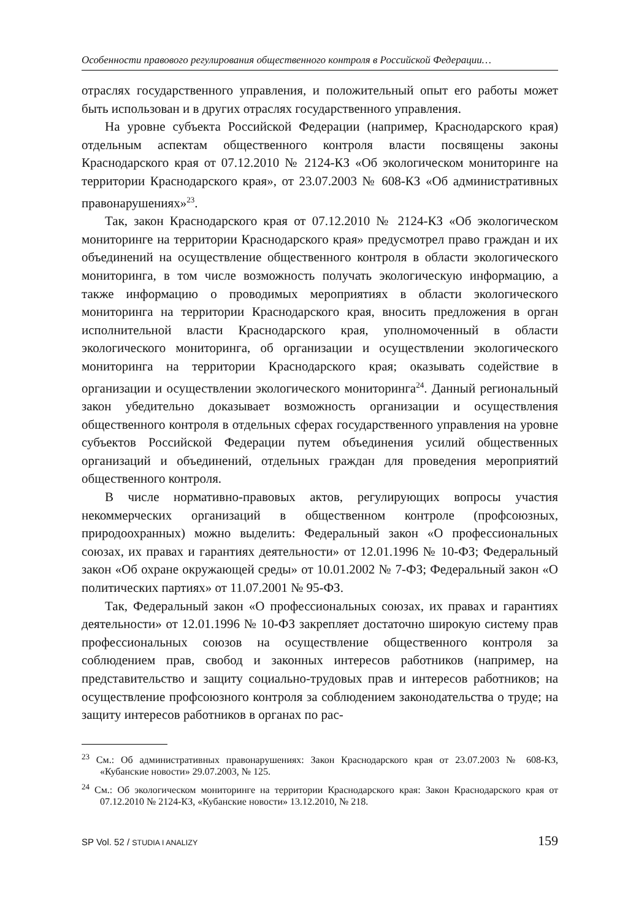Особенности правового регулирования общественного контроля в Российской Федерации…
отраслях государственного управления, и положительный опыт его работы может быть использован и в других отраслях государственного управления.
На уровне субъекта Российской Федерации (например, Краснодарского края) отдельным аспектам общественного контроля власти посвящены законы Краснодарского края от 07.12.2010 № 2124-КЗ «Об экологическом мониторинге на территории Краснодарского края», от 23.07.2003 № 608-КЗ «Об административных правонарушениях»<sup>23</sup>.
Так, закон Краснодарского края от 07.12.2010 № 2124-КЗ «Об экологическом мониторинге на территории Краснодарского края» предусмотрел право граждан и их объединений на осуществление общественного контроля в области экологического мониторинга, в том числе возможность получать экологическую информацию, а также информацию о проводимых мероприятиях в области экологического мониторинга на территории Краснодарского края, вносить предложения в орган исполнительной власти Краснодарского края, уполномоченный в области экологического мониторинга, об организации и осуществлении экологического мониторинга на территории Краснодарского края; оказывать содействие в организации и осуществлении экологического мониторинга<sup>24</sup>. Данный региональный закон убедительно доказывает возможность организации и осуществления общественного контроля в отдельных сферах государственного управления на уровне субъектов Российской Федерации путем объединения усилий общественных организаций и объединений, отдельных граждан для проведения мероприятий общественного контроля.
В числе нормативно-правовых актов, регулирующих вопросы участия некоммерческих организаций в общественном контроле (профсоюзных, природоохранных) можно выделить: Федеральный закон «О профессиональных союзах, их правах и гарантиях деятельности» от 12.01.1996 № 10-ФЗ; Федеральный закон «Об охране окружающей среды» от 10.01.2002 № 7-ФЗ; Федеральный закон «О политических партиях» от 11.07.2001 № 95-ФЗ.
Так, Федеральный закон «О профессиональных союзах, их правах и гарантиях деятельности» от 12.01.1996 № 10-ФЗ закрепляет достаточно широкую систему прав профессиональных союзов на осуществление общественного контроля за соблюдением прав, свобод и законных интересов работников (например, на представительство и защиту социально-трудовых прав и интересов работников; на осуществление профсоюзного контроля за соблюдением законодательства о труде; на защиту интересов работников в органах по рас-
<sup>23</sup> См.: Об административных правонарушениях: Закон Краснодарского края от 23.07.2003 № 608-КЗ, «Кубанские новости» 29.07.2003, № 125.
<sup>24</sup> См.: Об экологическом мониторинге на территории Краснодарского края: Закон Краснодарского края от 07.12.2010 № 2124-КЗ, «Кубанские новости» 13.12.2010, № 218.
SP Vol. 52 / STUDIA I ANALIZY 159